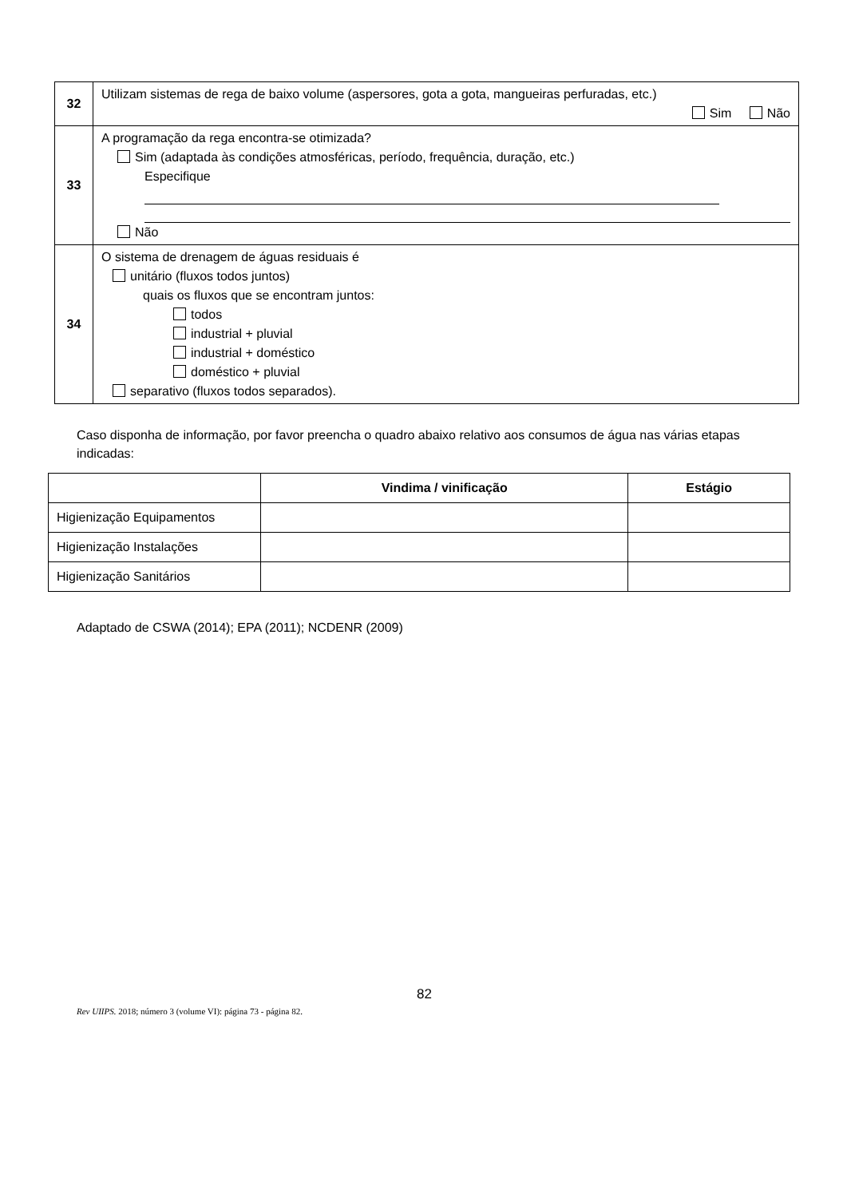| 32 | Utilizam sistemas de rega de baixo volume (aspersores, gota a gota, mangueiras perfuradas, etc.) Sim Não |
| 33 | A programação da rega encontra-se otimizada? Sim (adaptada às condições atmosféricas, período, frequência, duração, etc.) Especifique Não |
| 34 | O sistema de drenagem de águas residuais é unitário (fluxos todos juntos) quais os fluxos que se encontram juntos: todos industrial + pluvial industrial + doméstico doméstico + pluvial separativo (fluxos todos separados). |
Caso disponha de informação, por favor preencha o quadro abaixo relativo aos consumos de água nas várias etapas indicadas:
| | Vindima / vinificação | Estágio |
| --- | --- | --- |
| Higienização Equipamentos | | |
| Higienização Instalações | | |
| Higienização Sanitários | | |
Adaptado de CSWA (2014); EPA (2011); NCDENR (2009)
82
Rev UIIPS. 2018; número 3 (volume VI): página 73 - página 82.